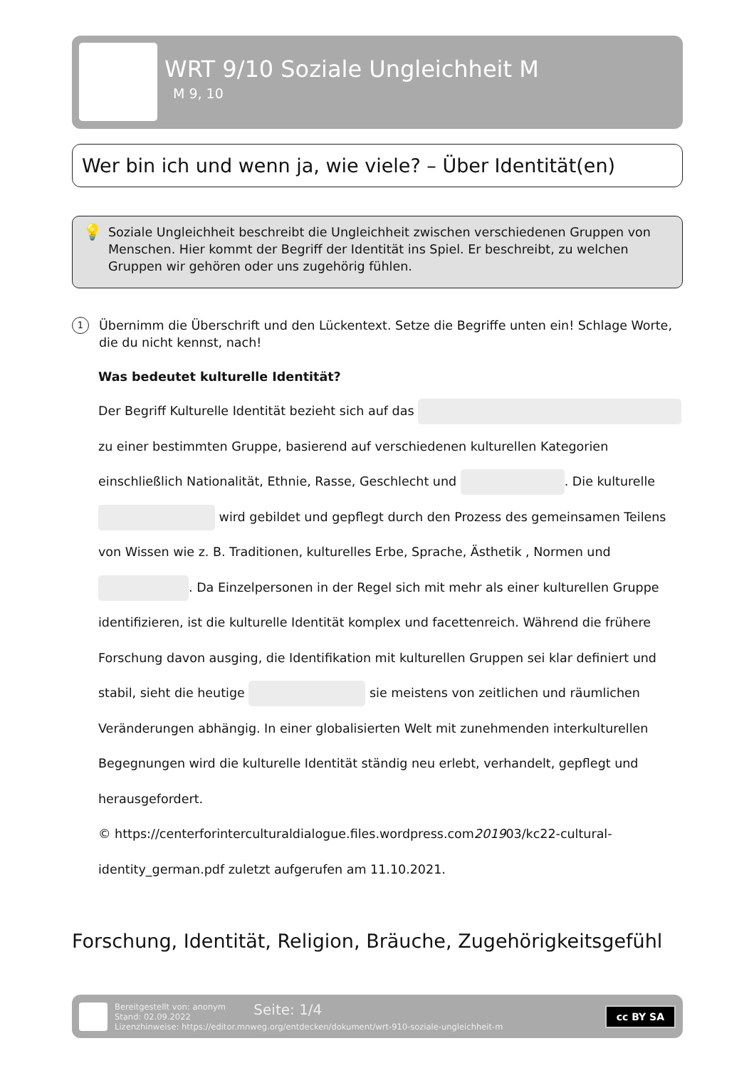WRT 9/10 Soziale Ungleichheit M
M 9, 10
Wer bin ich und wenn ja, wie viele? – Über Identität(en)
💡 Soziale Ungleichheit beschreibt die Ungleichheit zwischen verschiedenen Gruppen von Menschen. Hier kommt der Begriff der Identität ins Spiel. Er beschreibt, zu welchen Gruppen wir gehören oder uns zugehörig fühlen.
1
Übernimm die Überschrift und den Lückentext. Setze die Begriffe unten ein! Schlage Worte, die du nicht kennst, nach!
Was bedeutet kulturelle Identität?
Der Begriff Kulturelle Identität bezieht sich auf das
zu einer bestimmten Gruppe, basierend auf verschiedenen kulturellen Kategorien
einschließlich Nationalität, Ethnie, Rasse, Geschlecht und . Die kulturelle
wird gebildet und gepflegt durch den Prozess des gemeinsamen Teilens
von Wissen wie z. B. Traditionen, kulturelles Erbe, Sprache, Ästhetik , Normen und
. Da Einzelpersonen in der Regel sich mit mehr als einer kulturellen Gruppe
identifizieren, ist die kulturelle Identität komplex und facettenreich. Während die frühere
Forschung davon ausging, die Identifikation mit kulturellen Gruppen sei klar definiert und
stabil, sieht die heutige sie meistens von zeitlichen und räumlichen
Veränderungen abhängig. In einer globalisierten Welt mit zunehmenden interkulturellen
Begegnungen wird die kulturelle Identität ständig neu erlebt, verhandelt, gepflegt und
herausgefordert.
© https://centerforinterculturaldialogue.files.wordpress.com201903/kc22-cultural-
identity_german.pdf zuletzt aufgerufen am 11.10.2021.
Forschung, Identität, Religion, Bräuche, Zugehörigkeitsgefühl
Bereitgestellt von: anonym
Stand: 02.09.2022
Lizenzhinweise: https://editor.mnweg.org/entdecken/dokument/wrt-910-soziale-ungleichheit-m
Seite: 1/4
cc BY SA